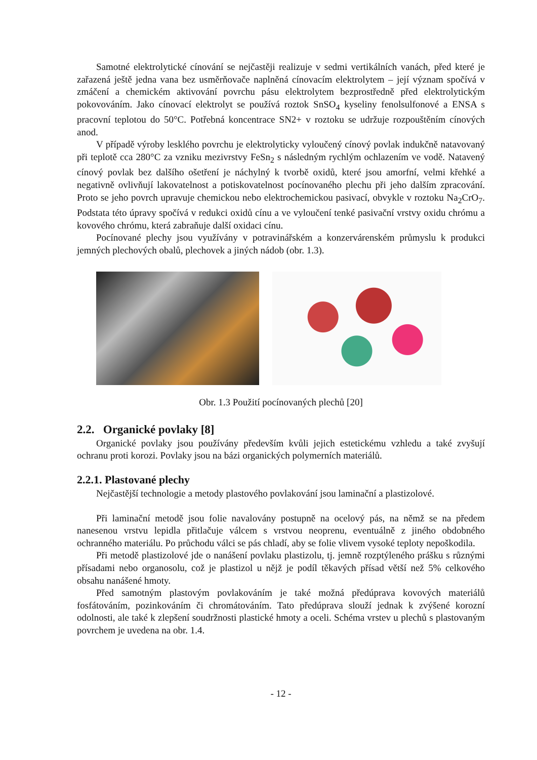Samotné elektrolytické cínování se nejčastěji realizuje v sedmi vertikálních vanách, před které je zařazená ještě jedna vana bez usměrňovače naplněná cínovacím elektrolytem – její význam spočívá v zmáčení a chemickém aktivování povrchu pásu elektrolytem bezprostředně před elektrolytickým pokovováním. Jako cínovací elektrolyt se používá roztok SnSO<sub>4</sub> kyseliny fenolsulfonové a ENSA s pracovní teplotou do 50°C. Potřebná koncentrace SN2+ v roztoku se udržuje rozpouštěním cínových anod.
V případě výroby lesklého povrchu je elektrolyticky vyloučený cínový povlak indukčně natavovaný při teplotě cca 280°C za vzniku mezivrstvy FeSn<sub>2</sub> s následným rychlým ochlazením ve vodě. Natavený cínový povlak bez dalšího ošetření je náchylný k tvorbě oxidů, které jsou amorfní, velmi křehké a negativně ovlivňují lakovatelnost a potiskovatelnost pocínovaného plechu při jeho dalším zpracování. Proto se jeho povrch upravuje chemickou nebo elektrochemickou pasivací, obvykle v roztoku Na<sub>2</sub>CrO<sub>7</sub>. Podstata této úpravy spočívá v redukci oxidů cínu a ve vyloučení tenké pasivační vrstvy oxidu chrómu a kovového chrómu, která zabraňuje další oxidaci cínu.
Pocínované plechy jsou využívány v potravinářském a konzervárenském průmyslu k produkci jemných plechových obalů, plechovek a jiných nádob (obr. 1.3).
Obr. 1.3 Použití pocínovaných plechů [20]
2.2. Organické povlaky [8]
Organické povlaky jsou používány především kvůli jejich estetickému vzhledu a také zvyšují ochranu proti korozi. Povlaky jsou na bázi organických polymerních materiálů.
2.2.1. Plastované plechy
Nejčastější technologie a metody plastového povlakování jsou laminační a plastizolové.
Při laminační metodě jsou folie navalovány postupně na ocelový pás, na němž se na předem nanesenou vrstvu lepidla přitlačuje válcem s vrstvou neoprenu, eventuálně z jiného obdobného ochranného materiálu. Po průchodu válci se pás chladí, aby se folie vlivem vysoké teploty nepoškodila.
Při metodě plastizolové jde o nanášení povlaku plastizolu, tj. jemně rozptýleného prášku s různými přísadami nebo organosolu, což je plastizol u nějž je podíl těkavých přísad větší než 5% celkového obsahu nanášené hmoty.
Před samotným plastovým povlakováním je také možná předúprava kovových materiálů fosfátováním, pozinkováním či chromátováním. Tato předúprava slouží jednak k zvýšené korozní odolnosti, ale také k zlepšení soudržnosti plastické hmoty a oceli. Schéma vrstev u plechů s plastovaným povrchem je uvedena na obr. 1.4.
- 12 -